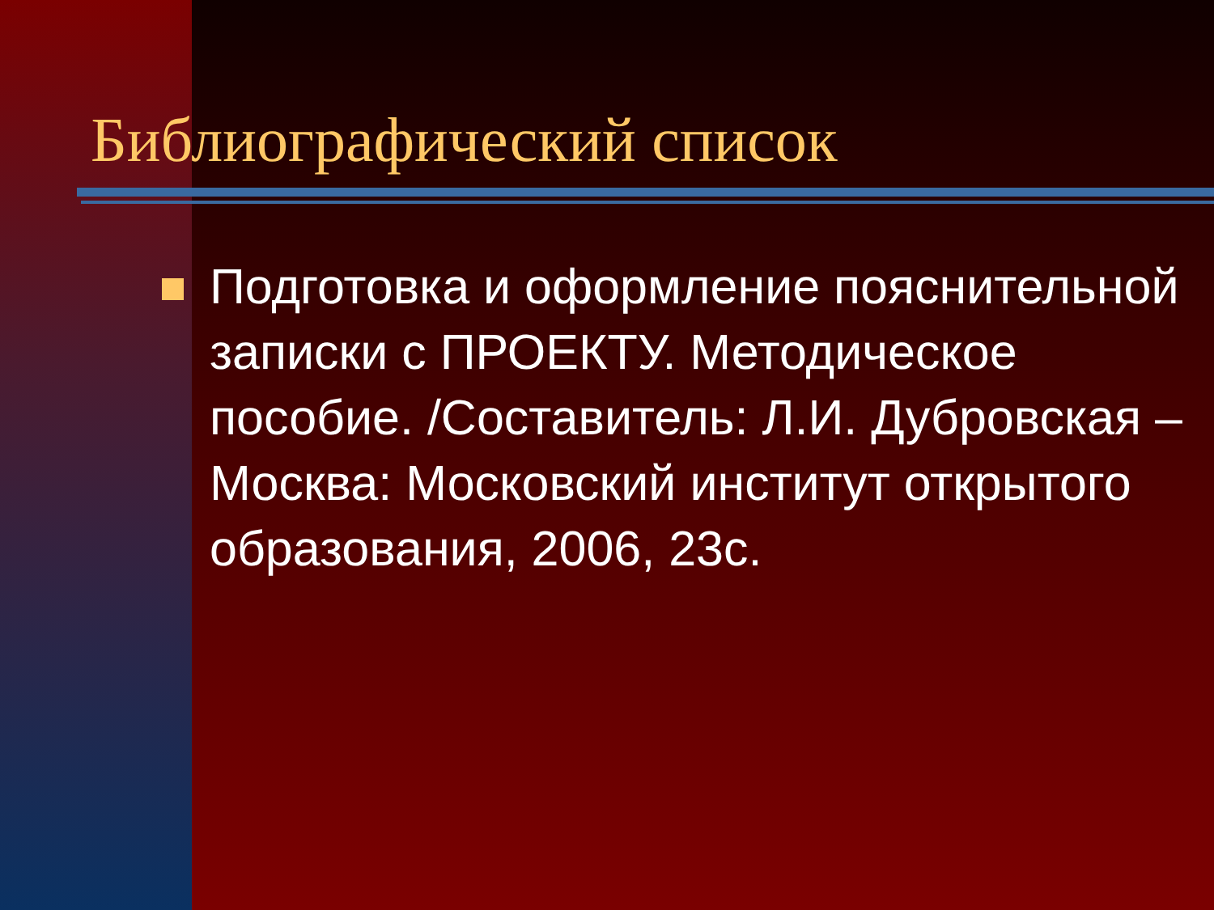Библиографический список
Подготовка и оформление пояснительной записки с ПРОЕКТУ. Методическое пособие. /Составитель: Л.И. Дубровская – Москва: Московский институт открытого образования, 2006, 23с.